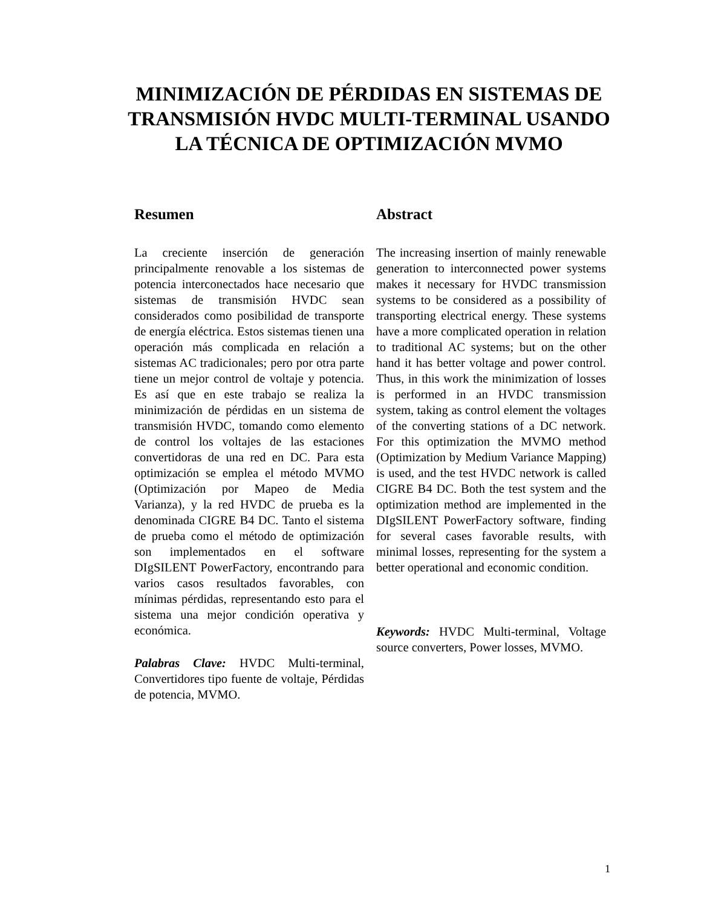MINIMIZACIÓN DE PÉRDIDAS EN SISTEMAS DE TRANSMISIÓN HVDC MULTI-TERMINAL USANDO LA TÉCNICA DE OPTIMIZACIÓN MVMO
Resumen
La creciente inserción de generación principalmente renovable a los sistemas de potencia interconectados hace necesario que sistemas de transmisión HVDC sean considerados como posibilidad de transporte de energía eléctrica. Estos sistemas tienen una operación más complicada en relación a sistemas AC tradicionales; pero por otra parte tiene un mejor control de voltaje y potencia. Es así que en este trabajo se realiza la minimización de pérdidas en un sistema de transmisión HVDC, tomando como elemento de control los voltajes de las estaciones convertidoras de una red en DC. Para esta optimización se emplea el método MVMO (Optimización por Mapeo de Media Varianza), y la red HVDC de prueba es la denominada CIGRE B4 DC. Tanto el sistema de prueba como el método de optimización son implementados en el software DIgSILENT PowerFactory, encontrando para varios casos resultados favorables, con mínimas pérdidas, representando esto para el sistema una mejor condición operativa y económica.
Palabras Clave: HVDC Multi-terminal, Convertidores tipo fuente de voltaje, Pérdidas de potencia, MVMO.
Abstract
The increasing insertion of mainly renewable generation to interconnected power systems makes it necessary for HVDC transmission systems to be considered as a possibility of transporting electrical energy. These systems have a more complicated operation in relation to traditional AC systems; but on the other hand it has better voltage and power control. Thus, in this work the minimization of losses is performed in an HVDC transmission system, taking as control element the voltages of the converting stations of a DC network. For this optimization the MVMO method (Optimization by Medium Variance Mapping) is used, and the test HVDC network is called CIGRE B4 DC. Both the test system and the optimization method are implemented in the DIgSILENT PowerFactory software, finding for several cases favorable results, with minimal losses, representing for the system a better operational and economic condition.
Keywords: HVDC Multi-terminal, Voltage source converters, Power losses, MVMO.
1